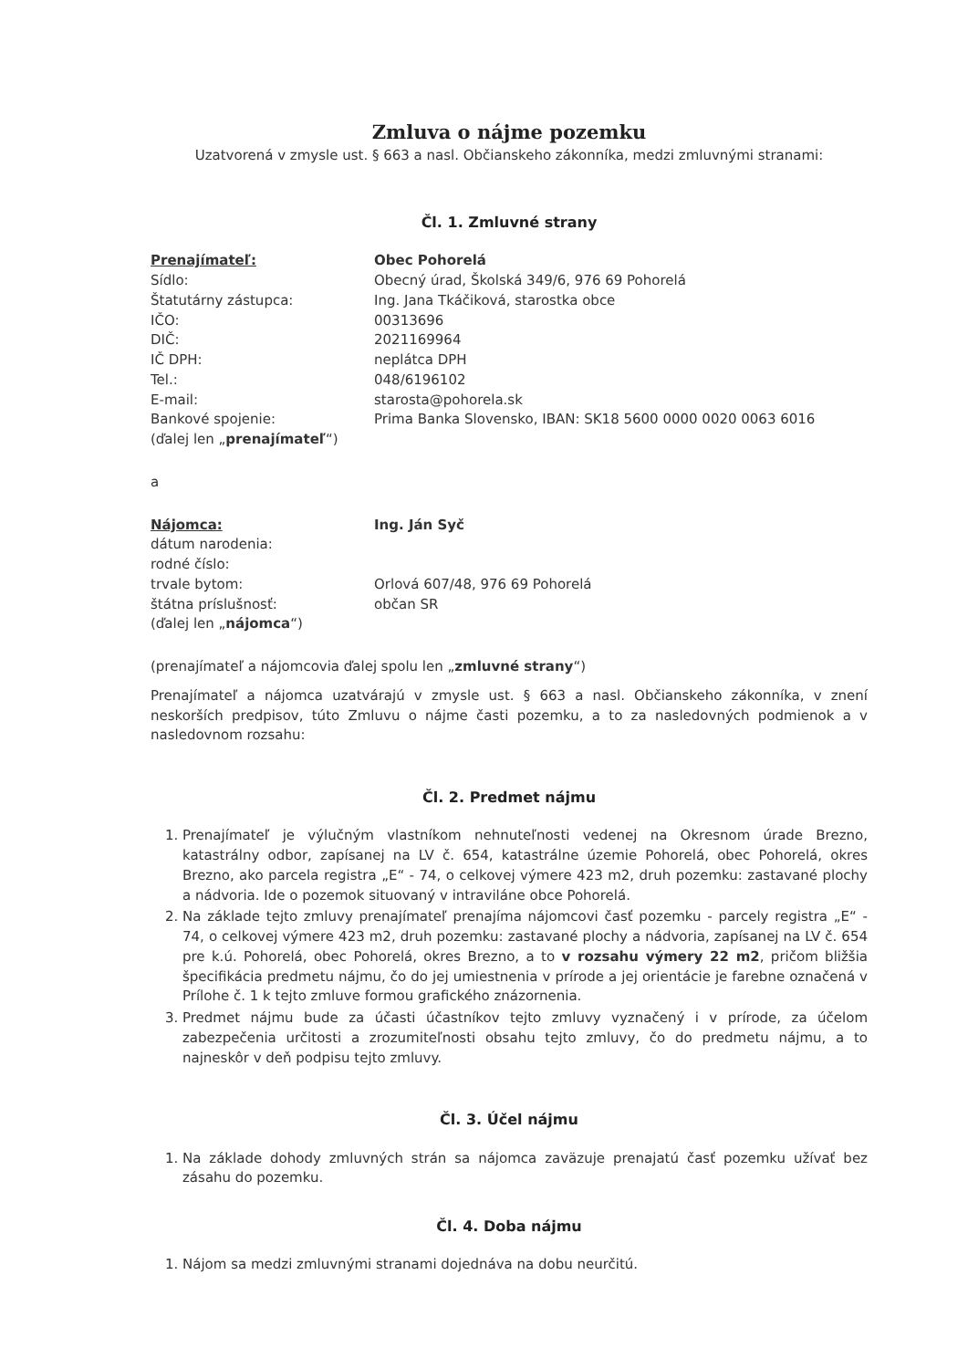Zmluva o nájme pozemku
Uzatvorená v zmysle ust. § 663 a nasl. Občianskeho zákonníka, medzi zmluvnými stranami:
Čl. 1. Zmluvné strany
Prenajímateľ: Obec Pohorelá
Sídlo: Obecný úrad, Školská 349/6, 976 69 Pohorelá
Štatutárny zástupca: Ing. Jana Tkáčiková, starostka obce
IČO: 00313696
DIČ: 2021169964
IČ DPH: neplátca DPH
Tel.: 048/6196102
E-mail: starosta@pohorela.sk
Bankové spojenie: Prima Banka Slovensko, IBAN: SK18 5600 0000 0020 0063 6016
(ďalej len „prenajímateľ“)
a
Nájomca: Ing. Ján Syč
dátum narodenia:
rodné číslo:
trvale bytom: Orlová 607/48, 976 69 Pohorelá
štátna príslušnosť: občan SR
(ďalej len „nájomca“)
(prenajímateľ a nájomcovia ďalej spolu len „zmluvné strany“)
Prenajímateľ a nájomca uzatvárajú v zmysle ust. § 663 a nasl. Občianskeho zákonníka, v znení neskorších predpisov, túto Zmluvu o nájme časti pozemku, a to za nasledovných podmienok a v nasledovnom rozsahu:
Čl. 2. Predmet nájmu
1. Prenajímateľ je výlučným vlastníkom nehnuteľnosti vedenej na Okresnom úrade Brezno, katastrálny odbor, zapísanej na LV č. 654, katastrálne územie Pohorelá, obec Pohorelá, okres Brezno, ako parcela registra „E“ - 74, o celkovej výmere 423 m2, druh pozemku: zastavané plochy a nádvoria. Ide o pozemok situovaný v intraviláne obce Pohorelá.
2. Na základe tejto zmluvy prenajímateľ prenajíma nájomcovi časť pozemku - parcely registra „E“ - 74, o celkovej výmere 423 m2, druh pozemku: zastavané plochy a nádvoria, zapísanej na LV č. 654 pre k.ú. Pohorelá, obec Pohorelá, okres Brezno, a to v rozsahu výmery 22 m2, pričom bližšia špecifikácia predmetu nájmu, čo do jej umiestnenia v prírode a jej orientácie je farebne označená v Prílohe č. 1 k tejto zmluve formou grafického znázornenia.
3. Predmet nájmu bude za účasti účastníkov tejto zmluvy vyznačený i v prírode, za účelom zabezpečenia určitosti a zrozumiteľnosti obsahu tejto zmluvy, čo do predmetu nájmu, a to najneskôr v deň podpisu tejto zmluvy.
Čl. 3. Účel nájmu
1. Na základe dohody zmluvných strán sa nájomca zaväzuje prenajatú časť pozemku užívať bez zásahu do pozemku.
Čl. 4. Doba nájmu
1. Nájom sa medzi zmluvnými stranami dojednáva na dobu neurčitú.